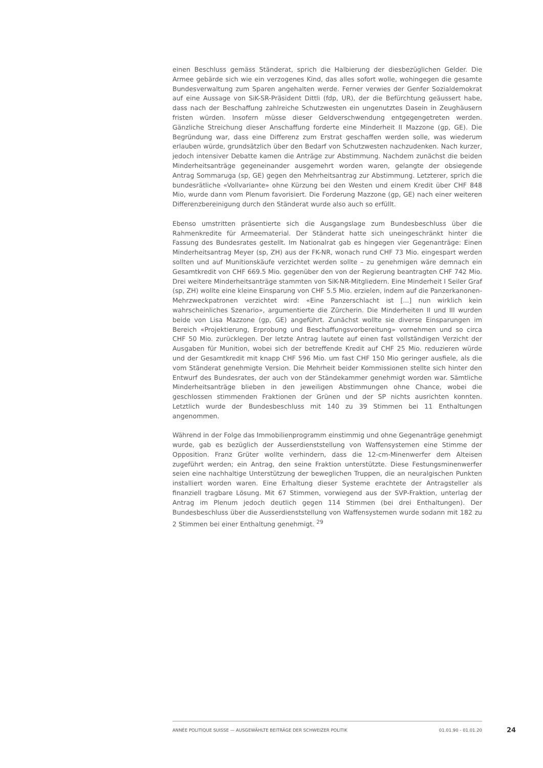einen Beschluss gemäss Ständerat, sprich die Halbierung der diesbezüglichen Gelder. Die Armee gebärde sich wie ein verzogenes Kind, das alles sofort wolle, wohingegen die gesamte Bundesverwaltung zum Sparen angehalten werde. Ferner verwies der Genfer Sozialdemokrat auf eine Aussage von SiK-SR-Präsident Dittli (fdp, UR), der die Befürchtung geäussert habe, dass nach der Beschaffung zahlreiche Schutzwesten ein ungenutztes Dasein in Zeughäusern fristen würden. Insofern müsse dieser Geldverschwendung entgegengetreten werden. Gänzliche Streichung dieser Anschaffung forderte eine Minderheit II Mazzone (gp, GE). Die Begründung war, dass eine Differenz zum Erstrat geschaffen werden solle, was wiederum erlauben würde, grundsätzlich über den Bedarf von Schutzwesten nachzudenken. Nach kurzer, jedoch intensiver Debatte kamen die Anträge zur Abstimmung. Nachdem zunächst die beiden Minderheitsanträge gegeneinander ausgemehrt worden waren, gelangte der obsiegende Antrag Sommaruga (sp, GE) gegen den Mehrheitsantrag zur Abstimmung. Letzterer, sprich die bundesrätliche «Vollvariante» ohne Kürzung bei den Westen und einem Kredit über CHF 848 Mio, wurde dann vom Plenum favorisiert. Die Forderung Mazzone (gp, GE) nach einer weiteren Differenzbereinigung durch den Ständerat wurde also auch so erfüllt.
Ebenso umstritten präsentierte sich die Ausgangslage zum Bundesbeschluss über die Rahmenkredite für Armeematerial. Der Ständerat hatte sich uneingeschränkt hinter die Fassung des Bundesrates gestellt. Im Nationalrat gab es hingegen vier Gegenanträge: Einen Minderheitsantrag Meyer (sp, ZH) aus der FK-NR, wonach rund CHF 73 Mio. eingespart werden sollten und auf Munitionskäufe verzichtet werden sollte – zu genehmigen wäre demnach ein Gesamtkredit von CHF 669.5 Mio. gegenüber den von der Regierung beantragten CHF 742 Mio. Drei weitere Minderheitsanträge stammten von SiK-NR-Mitgliedern. Eine Minderheit I Seiler Graf (sp, ZH) wollte eine kleine Einsparung von CHF 5.5 Mio. erzielen, indem auf die Panzerkanonen-Mehrzweckpatronen verzichtet wird: «Eine Panzerschlacht ist [...] nun wirklich kein wahrscheinliches Szenario», argumentierte die Zürcherin. Die Minderheiten II und III wurden beide von Lisa Mazzone (gp, GE) angeführt. Zunächst wollte sie diverse Einsparungen im Bereich «Projektierung, Erprobung und Beschaffungsvorbereitung» vornehmen und so circa CHF 50 Mio. zurücklegen. Der letzte Antrag lautete auf einen fast vollständigen Verzicht der Ausgaben für Munition, wobei sich der betreffende Kredit auf CHF 25 Mio. reduzieren würde und der Gesamtkredit mit knapp CHF 596 Mio. um fast CHF 150 Mio geringer ausfiele, als die vom Ständerat genehmigte Version. Die Mehrheit beider Kommissionen stellte sich hinter den Entwurf des Bundesrates, der auch von der Ständekammer genehmigt worden war. Sämtliche Minderheitsanträge blieben in den jeweiligen Abstimmungen ohne Chance, wobei die geschlossen stimmenden Fraktionen der Grünen und der SP nichts ausrichten konnten. Letztlich wurde der Bundesbeschluss mit 140 zu 39 Stimmen bei 11 Enthaltungen angenommen.
Während in der Folge das Immobilienprogramm einstimmig und ohne Gegenanträge genehmigt wurde, gab es bezüglich der Ausserdienststellung von Waffensystemen eine Stimme der Opposition. Franz Grüter wollte verhindern, dass die 12-cm-Minenwerfer dem Alteisen zugeführt werden; ein Antrag, den seine Fraktion unterstützte. Diese Festungsminenwerfer seien eine nachhaltige Unterstützung der beweglichen Truppen, die an neuralgischen Punkten installiert worden waren. Eine Erhaltung dieser Systeme erachtete der Antragsteller als finanziell tragbare Lösung. Mit 67 Stimmen, vorwiegend aus der SVP-Fraktion, unterlag der Antrag im Plenum jedoch deutlich gegen 114 Stimmen (bei drei Enthaltungen). Der Bundesbeschluss über die Ausserdienststellung von Waffensystemen wurde sodann mit 182 zu 2 Stimmen bei einer Enthaltung genehmigt. <sup>29</sup>
ANNÉE POLITIQUE SUISSE — AUSGEWÄHLTE BEITRÄGE DER SCHWEIZER POLITIK 01.01.90 - 01.01.20
24